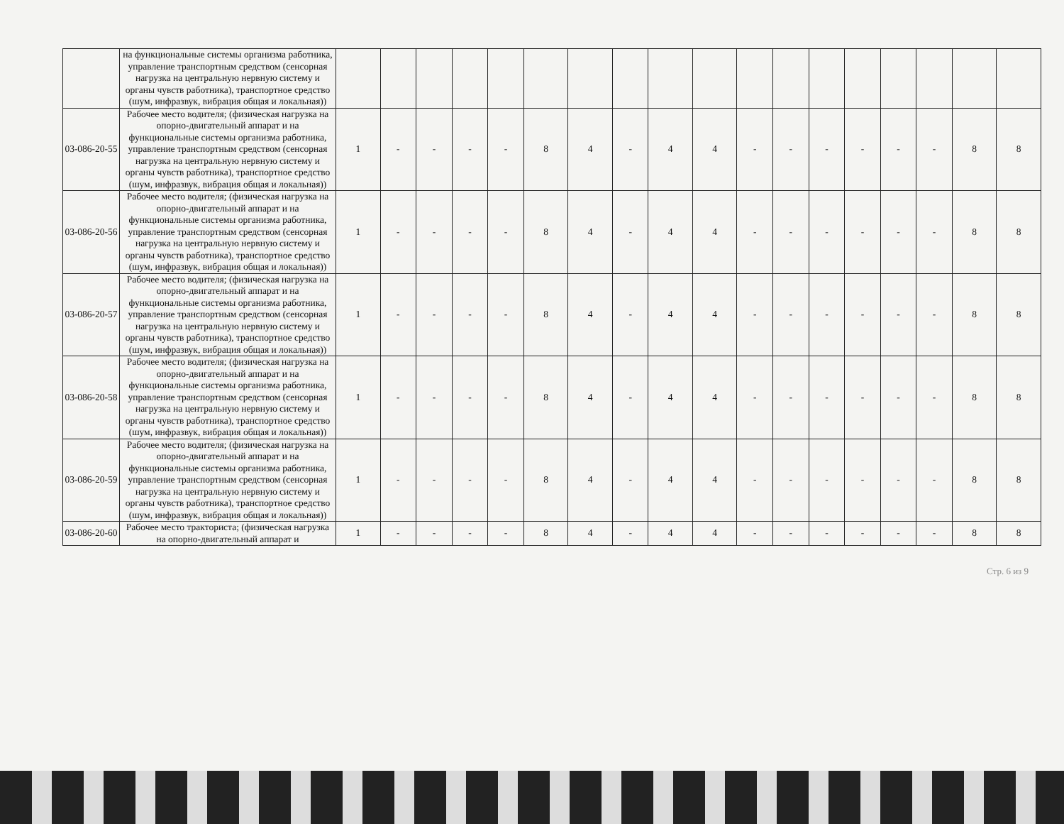| | на функциональные системы организма работника, управление транспортным средством (сенсорная нагрузка на центральную нервную систему и органы чувств работника), транспортное средство (шум, инфразвук, вибрация общая и локальная)) | | | | | | | | | | | | | | | | | | |
| 03-086-20-55 | Рабочее место водителя; (физическая нагрузка на опорно-двигательный аппарат и на функциональные системы организма работника, управление транспортным средством (сенсорная нагрузка на центральную нервную систему и органы чувств работника), транспортное средство (шум, инфразвук, вибрация общая и локальная)) | 1 | - | - | - | - | 8 | 4 | - | 4 | 4 | - | - | - | - | - | - | 8 | 8 |
| 03-086-20-56 | Рабочее место водителя; (физическая нагрузка на опорно-двигательный аппарат и на функциональные системы организма работника, управление транспортным средством (сенсорная нагрузка на центральную нервную систему и органы чувств работника), транспортное средство (шум, инфразвук, вибрация общая и локальная)) | 1 | - | - | - | - | 8 | 4 | - | 4 | 4 | - | - | - | - | - | - | 8 | 8 |
| 03-086-20-57 | Рабочее место водителя; (физическая нагрузка на опорно-двигательный аппарат и на функциональные системы организма работника, управление транспортным средством (сенсорная нагрузка на центральную нервную систему и органы чувств работника), транспортное средство (шум, инфразвук, вибрация общая и локальная)) | 1 | - | - | - | - | 8 | 4 | - | 4 | 4 | - | - | - | - | - | - | 8 | 8 |
| 03-086-20-58 | Рабочее место водителя; (физическая нагрузка на опорно-двигательный аппарат и на функциональные системы организма работника, управление транспортным средством (сенсорная нагрузка на центральную нервную систему и органы чувств работника), транспортное средство (шум, инфразвук, вибрация общая и локальная)) | 1 | - | - | - | - | 8 | 4 | - | 4 | 4 | - | - | - | - | - | - | 8 | 8 |
| 03-086-20-59 | Рабочее место водителя; (физическая нагрузка на опорно-двигательный аппарат и на функциональные системы организма работника, управление транспортным средством (сенсорная нагрузка на центральную нервную систему и органы чувств работника), транспортное средство (шум, инфразвук, вибрация общая и локальная)) | 1 | - | - | - | - | 8 | 4 | - | 4 | 4 | - | - | - | - | - | - | 8 | 8 |
| 03-086-20-60 | Рабочее место тракториста; (физическая нагрузка на опорно-двигательный аппарат и | 1 | - | - | - | - | 8 | 4 | - | 4 | 4 | - | - | - | - | - | - | 8 | 8 |
Стр. 6 из 9